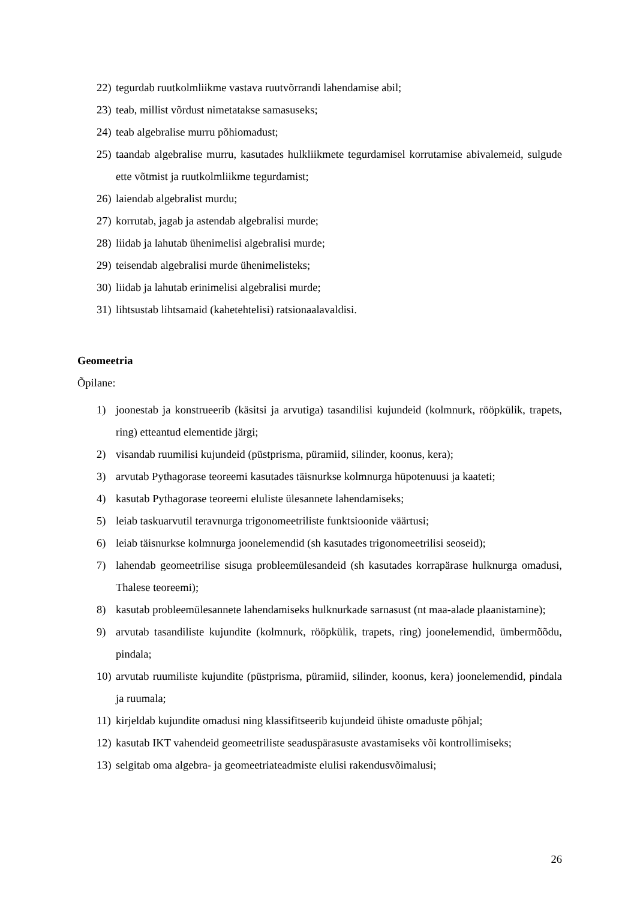22) tegurdab ruutkolmliikme vastava ruutvõrrandi lahendamise abil;
23) teab, millist võrdust nimetatakse samasuseks;
24) teab algebralise murru põhiomadust;
25) taandab algebralise murru, kasutades hulkliikmete tegurdamisel korrutamise abivalemeid, sulgude ette võtmist ja ruutkolmliikme tegurdamist;
26) laiendab algebralist murdu;
27) korrutab, jagab ja astendab algebralisi murde;
28) liidab ja lahutab ühenimelisi algebralisi murde;
29) teisendab algebralisi murde ühenimelisteks;
30) liidab ja lahutab erinimelisi algebralisi murde;
31) lihtsustab lihtsamaid (kahetehtelisi) ratsionaalavaldisi.
Geomeetria
Õpilane:
1) joonestab ja konstrueerib (käsitsi ja arvutiga) tasandilisi kujundeid (kolmnurk, rööpkülik, trapets, ring) etteantud elementide järgi;
2) visandab ruumilisi kujundeid (püstprisma, püramiid, silinder, koonus, kera);
3) arvutab Pythagorase teoreemi kasutades täisnurkse kolmnurga hüpotenuusi ja kaateti;
4) kasutab Pythagorase teoreemi eluliste ülesannete lahendamiseks;
5) leiab taskuarvutil teravnurga trigonomeetriliste funktsioonide väärtusi;
6) leiab täisnurkse kolmnurga joonelemendid (sh kasutades trigonomeetrilisi seoseid);
7) lahendab geomeetrilise sisuga probleemülesandeid (sh kasutades korrapärase hulknurga omadusi, Thalese teoreemi);
8) kasutab probleemülesannete lahendamiseks hulknurkade sarnasust (nt maa-alade plaanistamine);
9) arvutab tasandiliste kujundite (kolmnurk, rööpkülik, trapets, ring) joonelemendid, ümbermõõdu, pindala;
10) arvutab ruumiliste kujundite (püstprisma, püramiid, silinder, koonus, kera) joonelemendid, pindala ja ruumala;
11) kirjeldab kujundite omadusi ning klassifitseerib kujundeid ühiste omaduste põhjal;
12) kasutab IKT vahendeid geomeetriliste seaduspärasuste avastamiseks või kontrollimiseks;
13) selgitab oma algebra- ja geomeetriateadmiste elulisi rakendusvõimalusi;
26